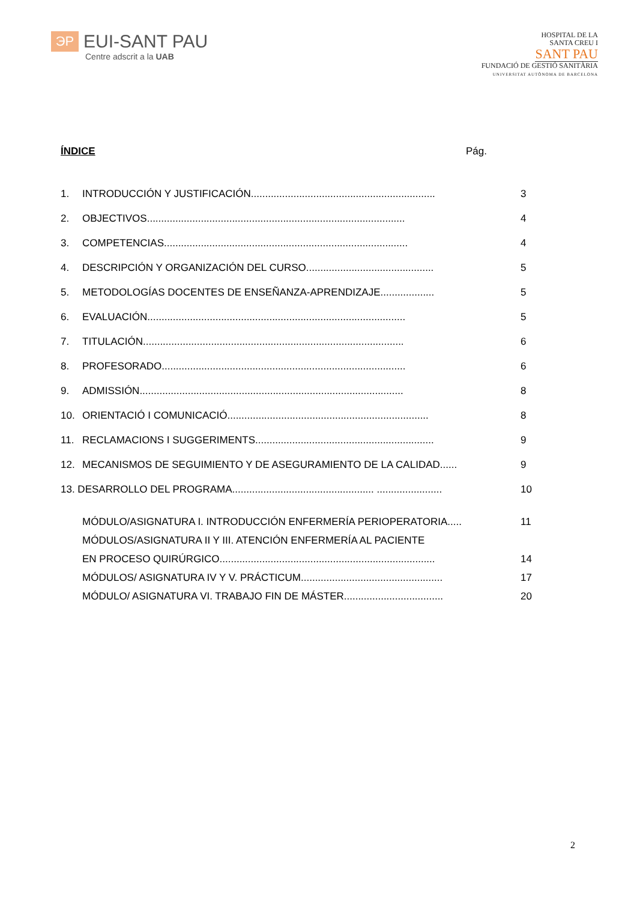ЭP
EUI-SANT PAU
Centre adscrit a la UAB
HOSPITAL DE LA
SANTA CREU I
SANT PAU
FUNDACIÓ DE GESTIÓ SANITÀRIA
UNIVERSITAT AUTÒNOMA DE BARCELONA
ÍNDICE Pág.
1. INTRODUCCIÓN Y JUSTIFICACIÓN................................................................. 3
2. OBJECTIVOS........................................................................................... 4
3. COMPETENCIAS...................................................................................... 4
4. DESCRIPCIÓN Y ORGANIZACIÓN DEL CURSO............................................. 5
5. METODOLOGÍAS DOCENTES DE ENSEÑANZA-APRENDIZAJE................... 5
6. EVALUACIÓN........................................................................................... 5
7. TITULACIÓN............................................................................................ 6
8. PROFESORADO...................................................................................... 6
9. ADMISSIÓN............................................................................................. 8
10. ORIENTACIÓ I COMUNICACIÓ....................................................................... 8
11. RECLAMACIONS I SUGGERIMENTS............................................................... 9
12. MECANISMOS DE SEGUIMIENTO Y DE ASEGURAMIENTO DE LA CALIDAD...... 9
13. DESARROLLO DEL PROGRAMA.................................................. ....................... 10
MÓDULO/ASIGNATURA I. INTRODUCCIÓN ENFERMERÍA PERIOPERATORIA..... 11
MÓDULOS/ASIGNATURA II Y III. ATENCIÓN ENFERMERÍA AL PACIENTE
EN PROCESO QUIRÚRGICO............................................................................ 14
MÓDULOS/ ASIGNATURA IV Y V. PRÁCTICUM.................................................. 17
MÓDULO/ ASIGNATURA VI. TRABAJO FIN DE MÁSTER................................... 20
2